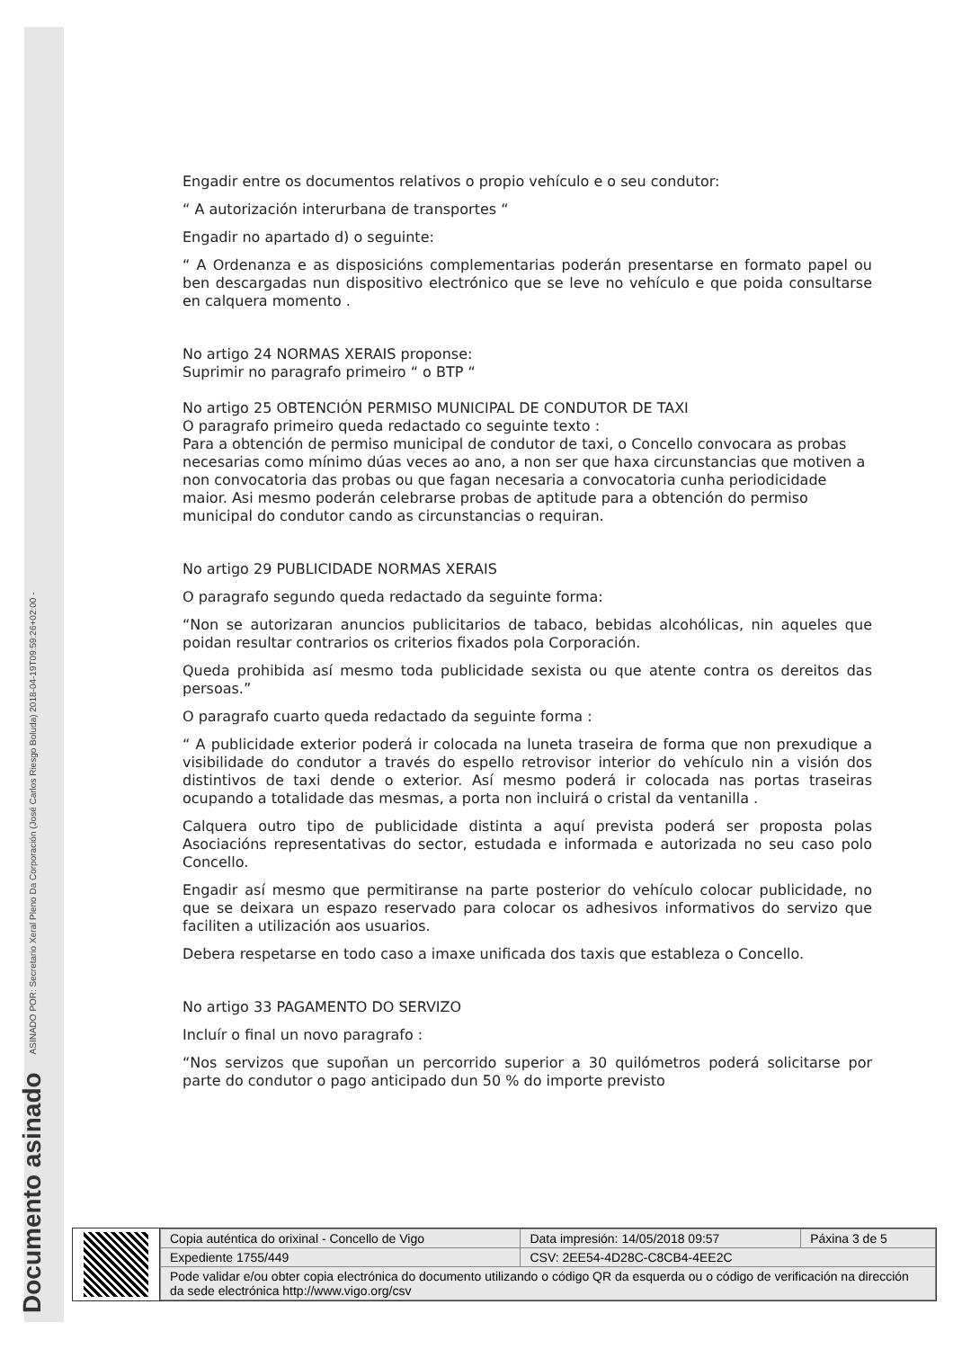Documento asinado ASINADO POR: Secretario Xeral Pleno Da Corporación (José Carlos Riesgo Boluda) 2018-04-19T09:59:26+02:00 -
Engadir entre os documentos relativos o propio vehículo e o seu condutor:
“ A autorización interurbana de transportes “
Engadir no apartado d) o seguinte:
“ A Ordenanza e as disposicións complementarias poderán presentarse en formato papel ou ben descargadas nun dispositivo electrónico que se leve no vehículo e que poida consultarse en calquera momento .
No artigo 24 NORMAS XERAIS proponse:
Suprimir no paragrafo primeiro “ o BTP “
No artigo 25 OBTENCIÓN PERMISO MUNICIPAL DE CONDUTOR DE TAXI
O paragrafo primeiro queda redactado co seguinte texto :
Para a obtención de permiso municipal de condutor de taxi, o Concello convocara as probas necesarias como mínimo dúas veces ao ano, a non ser que haxa circunstancias que motiven a non convocatoria das probas ou que fagan necesaria a convocatoria cunha periodicidade maior. Asi mesmo poderán celebrarse probas de aptitude para a obtención do permiso municipal do condutor cando as circunstancias o requiran.
No artigo 29 PUBLICIDADE NORMAS XERAIS
O paragrafo segundo queda redactado da seguinte forma:
“Non se autorizaran anuncios publicitarios de tabaco, bebidas alcohólicas, nin aqueles que poidan resultar contrarios os criterios fixados pola Corporación.
Queda prohibida así mesmo toda publicidade sexista ou que atente contra os dereitos das persoas.”
O paragrafo cuarto queda redactado da seguinte forma :
“ A publicidade exterior poderá ir colocada na luneta traseira de forma que non prexudique a visibilidade do condutor a través do espello retrovisor interior do vehículo nin a visión dos distintivos de taxi dende o exterior. Así mesmo poderá ir colocada nas portas traseiras ocupando a totalidade das mesmas, a porta non incluirá o cristal da ventanilla .
Calquera outro tipo de publicidade distinta a aquí prevista poderá ser proposta polas Asociacións representativas do sector, estudada e informada e autorizada no seu caso polo Concello.
Engadir así mesmo que permitiranse na parte posterior do vehículo colocar publicidade, no que se deixara un espazo reservado para colocar os adhesivos informativos do servizo que faciliten a utilización aos usuarios.
Debera respetarse en todo caso a imaxe unificada dos taxis que estableza o Concello.
No artigo 33 PAGAMENTO DO SERVIZO
Incluír o final un novo paragrafo :
“Nos servizos que supoñan un percorrido superior a 30 quilómetros poderá solicitarse por parte do condutor o pago anticipado dun 50 % do importe previsto
| Copia auténtica do orixinal - Concello de Vigo | Data impresión: 14/05/2018 09:57 | Páxina 3 de 5 |
| Expediente 1755/449 | CSV: 2EE54-4D28C-C8CB4-4EE2C | |
| Pode validar e/ou obter copia electrónica do documento utilizando o código QR da esquerda ou o código de verificación na dirección da sede electrónica http://www.vigo.org/csv | | |